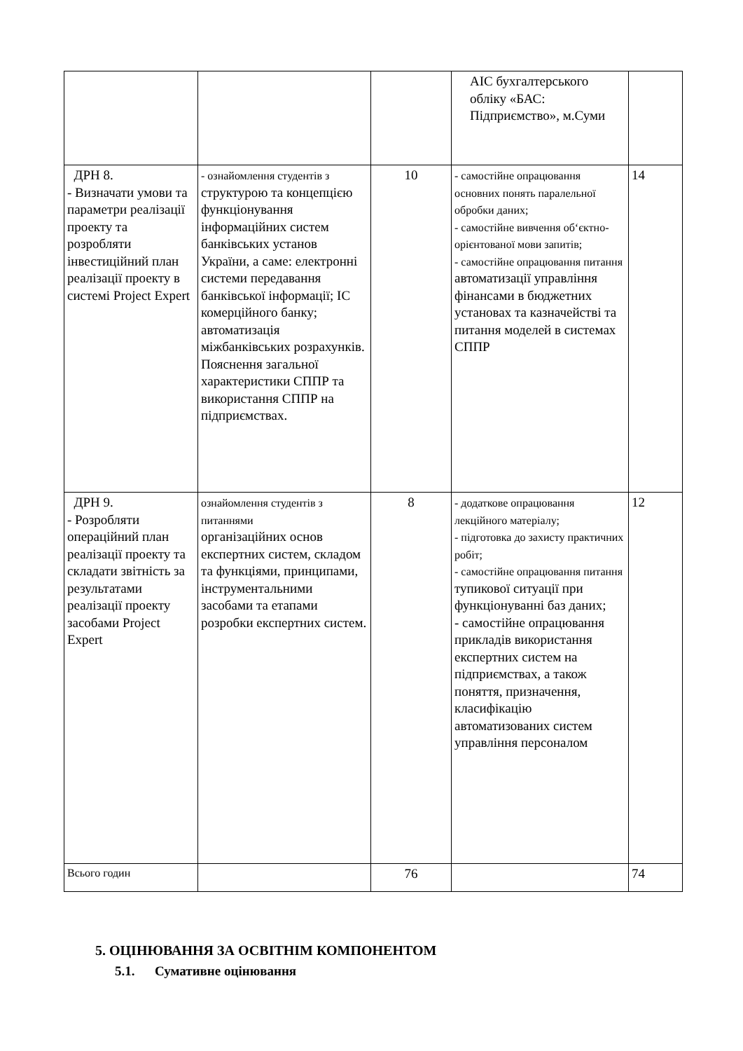| | | | АІС бухгалтерського обліку «БАС: Підприємство», м.Суми | |
| ДРН 8. - Визначати умови та параметри реалізації проекту та розробляти інвестиційний план реалізації проекту в системі Project Expert | - ознайомлення студентів з структурою та концепцією функціонування інформаційних систем банківських установ України, а саме: електронні системи передавання банківської інформації; ІС комерційного банку; автоматизація міжбанківських розрахунків. Пояснення загальної характеристики СППР та використання СППР на підприємствах. | 10 | - самостійне опрацювання основних понять паралельної обробки даних; - самостійне вивчення об‘єктно-орієнтованої мови запитів; - самостійне опрацювання питання автоматизації управління фінансами в бюджетних установах та казначействі та питання моделей в системах СППР | 14 |
| ДРН 9. - Розробляти операційний план реалізації проекту та складати звітність за результатами реалізації проекту засобами Project Expert | ознайомлення студентів з питаннями організаційних основ експертних систем, складом та функціями, принципами, інструментальними засобами та етапами розробки експертних систем. | 8 | - додаткове опрацювання лекційного матеріалу; - підготовка до захисту практичних робіт; - самостійне опрацювання питання тупикової ситуації при функціонуванні баз даних; - самостійне опрацювання прикладів використання експертних систем на підприємствах, а також поняття, призначення, класифікацію автоматизованих систем управління персоналом | 12 |
| Всього годин | | 76 | | 74 |
5. ОЦІНЮВАННЯ ЗА ОСВІТНІМ КОМПОНЕНТОМ
5.1. Сумативне оцінювання